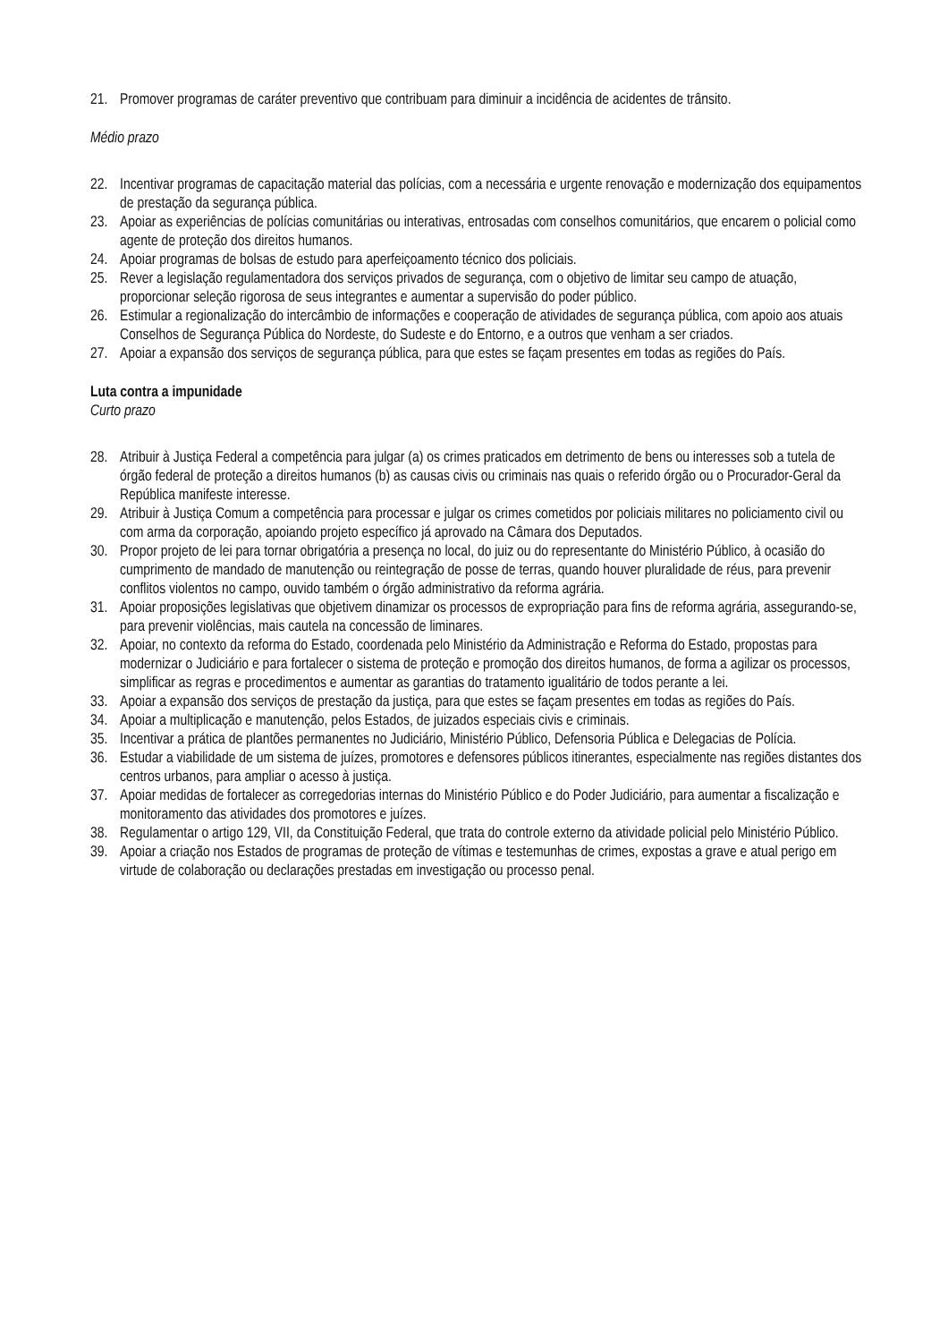21. Promover programas de caráter preventivo que contribuam para diminuir a incidência de acidentes de trânsito.
Médio prazo
22. Incentivar programas de capacitação material das polícias, com a necessária e urgente renovação e modernização dos equipamentos de prestação da segurança pública.
23. Apoiar as experiências de polícias comunitárias ou interativas, entrosadas com conselhos comunitários, que encarem o policial como agente de proteção dos direitos humanos.
24. Apoiar programas de bolsas de estudo para aperfeiçoamento técnico dos policiais.
25. Rever a legislação regulamentadora dos serviços privados de segurança, com o objetivo de limitar seu campo de atuação, proporcionar seleção rigorosa de seus integrantes e aumentar a supervisão do poder público.
26. Estimular a regionalização do intercâmbio de informações e cooperação de atividades de segurança pública, com apoio aos atuais Conselhos de Segurança Pública do Nordeste, do Sudeste e do Entorno, e a outros que venham a ser criados.
27. Apoiar a expansão dos serviços de segurança pública, para que estes se façam presentes em todas as regiões do País.
Luta contra a impunidade
Curto prazo
28. Atribuir à Justiça Federal a competência para julgar (a) os crimes praticados em detrimento de bens ou interesses sob a tutela de órgão federal de proteção a direitos humanos (b) as causas civis ou criminais nas quais o referido órgão ou o Procurador-Geral da República manifeste interesse.
29. Atribuir à Justiça Comum a competência para processar e julgar os crimes cometidos por policiais militares no policiamento civil ou com arma da corporação, apoiando projeto específico já aprovado na Câmara dos Deputados.
30. Propor projeto de lei para tornar obrigatória a presença no local, do juiz ou do representante do Ministério Público, à ocasião do cumprimento de mandado de manutenção ou reintegração de posse de terras, quando houver pluralidade de réus, para prevenir conflitos violentos no campo, ouvido também o órgão administrativo da reforma agrária.
31. Apoiar proposições legislativas que objetivem dinamizar os processos de expropriação para fins de reforma agrária, assegurando-se, para prevenir violências, mais cautela na concessão de liminares.
32. Apoiar, no contexto da reforma do Estado, coordenada pelo Ministério da Administração e Reforma do Estado, propostas para modernizar o Judiciário e para fortalecer o sistema de proteção e promoção dos direitos humanos, de forma a agilizar os processos, simplificar as regras e procedimentos e aumentar as garantias do tratamento igualitário de todos perante a lei.
33. Apoiar a expansão dos serviços de prestação da justiça, para que estes se façam presentes em todas as regiões do País.
34. Apoiar a multiplicação e manutenção, pelos Estados, de juizados especiais civis e criminais.
35. Incentivar a prática de plantões permanentes no Judiciário, Ministério Público, Defensoria Pública e Delegacias de Polícia.
36. Estudar a viabilidade de um sistema de juízes, promotores e defensores públicos itinerantes, especialmente nas regiões distantes dos centros urbanos, para ampliar o acesso à justiça.
37. Apoiar medidas de fortalecer as corregedorias internas do Ministério Público e do Poder Judiciário, para aumentar a fiscalização e monitoramento das atividades dos promotores e juízes.
38. Regulamentar o artigo 129, VII, da Constituição Federal, que trata do controle externo da atividade policial pelo Ministério Público.
39. Apoiar a criação nos Estados de programas de proteção de vítimas e testemunhas de crimes, expostas a grave e atual perigo em virtude de colaboração ou declarações prestadas em investigação ou processo penal.